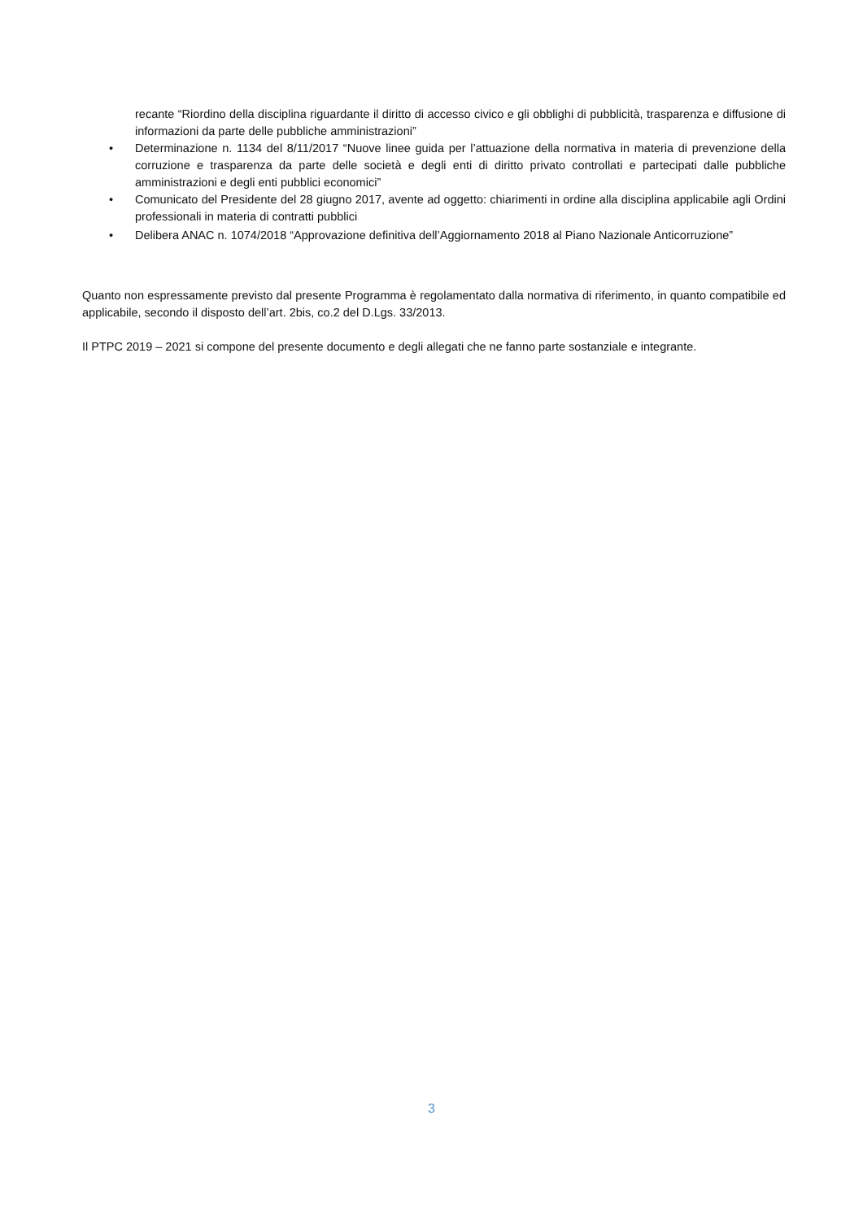recante “Riordino della disciplina riguardante il diritto di accesso civico e gli obblighi di pubblicità, trasparenza e diffusione di informazioni da parte delle pubbliche amministrazioni”
• Determinazione n. 1134 del 8/11/2017 “Nuove linee guida per l’attuazione della normativa in materia di prevenzione della corruzione e trasparenza da parte delle società e degli enti di diritto privato controllati e partecipati dalle pubbliche amministrazioni e degli enti pubblici economici”
• Comunicato del Presidente del 28 giugno 2017, avente ad oggetto: chiarimenti in ordine alla disciplina applicabile agli Ordini professionali in materia di contratti pubblici
• Delibera ANAC n. 1074/2018 “Approvazione definitiva dell’Aggiornamento 2018 al Piano Nazionale Anticorruzione”
Quanto non espressamente previsto dal presente Programma è regolamentato dalla normativa di riferimento, in quanto compatibile ed applicabile, secondo il disposto dell’art. 2bis, co.2 del D.Lgs. 33/2013.
Il PTPC 2019 – 2021 si compone del presente documento e degli allegati che ne fanno parte sostanziale e integrante.
3